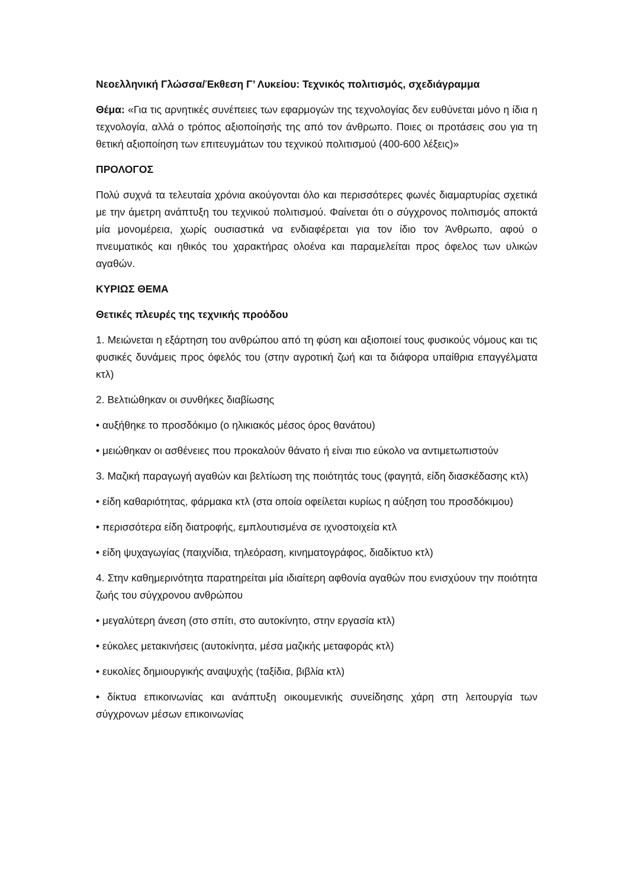Νεοελληνική Γλώσσα/Έκθεση Γ’ Λυκείου: Τεχνικός πολιτισμός, σχεδιάγραμμα
Θέμα: «Για τις αρνητικές συνέπειες των εφαρμογών της τεχνολογίας δεν ευθύνεται μόνο η ίδια η τεχνολογία, αλλά ο τρόπος αξιοποίησής της από τον άνθρωπο. Ποιες οι προτάσεις σου για τη θετική αξιοποίηση των επιτευγμάτων του τεχνικού πολιτισμού (400-600 λέξεις)»
ΠΡΟΛΟΓΟΣ
Πολύ συχνά τα τελευταία χρόνια ακούγονται όλο και περισσότερες φωνές διαμαρτυρίας σχετικά με την άμετρη ανάπτυξη του τεχνικού πολιτισμού. Φαίνεται ότι ο σύγχρονος πολιτισμός αποκτά μία μονομέρεια, χωρίς ουσιαστικά να ενδιαφέρεται για τον ίδιο τον Άνθρωπο, αφού ο πνευματικός και ηθικός του χαρακτήρας ολοένα και παραμελείται προς όφελος των υλικών αγαθών.
ΚΥΡΙΩΣ ΘΕΜΑ
Θετικές πλευρές της τεχνικής προόδου
1. Μειώνεται η εξάρτηση του ανθρώπου από τη φύση και αξιοποιεί τους φυσικούς νόμους και τις φυσικές δυνάμεις προς όφελός του (στην αγροτική ζωή και τα διάφορα υπαίθρια επαγγέλματα κτλ)
2. Βελτιώθηκαν οι συνθήκες διαβίωσης
• αυξήθηκε το προσδόκιμο (ο ηλικιακός μέσος όρος θανάτου)
• μειώθηκαν οι ασθένειες που προκαλούν θάνατο ή είναι πιο εύκολο να αντιμετωπιστούν
3. Μαζική παραγωγή αγαθών και βελτίωση της ποιότητάς τους (φαγητά, είδη διασκέδασης κτλ)
• είδη καθαριότητας, φάρμακα κτλ (στα οποία οφείλεται κυρίως η αύξηση του προσδόκιμου)
• περισσότερα είδη διατροφής, εμπλουτισμένα σε ιχνοστοιχεία κτλ
• είδη ψυχαγωγίας (παιχνίδια, τηλεόραση, κινηματογράφος, διαδίκτυο κτλ)
4. Στην καθημερινότητα παρατηρείται μία ιδιαίτερη αφθονία αγαθών που ενισχύουν την ποιότητα ζωής του σύγχρονου ανθρώπου
• μεγαλύτερη άνεση (στο σπίτι, στο αυτοκίνητο, στην εργασία κτλ)
• εύκολες μετακινήσεις (αυτοκίνητα, μέσα μαζικής μεταφοράς κτλ)
• ευκολίες δημιουργικής αναψυχής (ταξίδια, βιβλία κτλ)
• δίκτυα επικοινωνίας και ανάπτυξη οικουμενικής συνείδησης χάρη στη λειτουργία των σύγχρονων μέσων επικοινωνίας